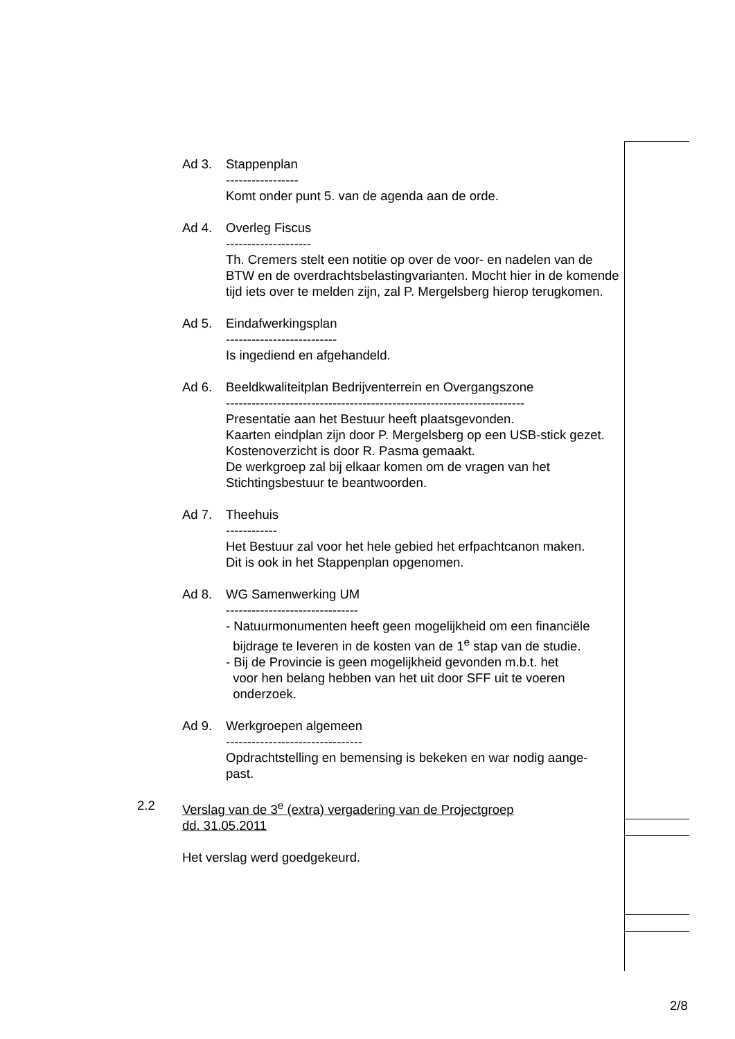Ad 3. Stappenplan
-----------------
Komt onder punt 5. van de agenda aan de orde.
Ad 4. Overleg Fiscus
--------------------
Th. Cremers stelt een notitie op over de voor- en nadelen van de BTW en de overdrachtsbelastingvarianten. Mocht hier in de komende tijd iets over te melden zijn, zal P. Mergelsberg hierop terugkomen.
Ad 5. Eindafwerkingsplan
--------------------------
Is ingediend en afgehandeld.
Ad 6. Beeldkwaliteitplan Bedrijventerrein en Overgangszone
----------------------------------------------------------------------
Presentatie aan het Bestuur heeft plaatsgevonden.
Kaarten eindplan zijn door P. Mergelsberg op een USB-stick gezet.
Kostenoverzicht is door R. Pasma gemaakt.
De werkgroep zal bij elkaar komen om de vragen van het Stichtingsbestuur te beantwoorden.
Ad 7. Theehuis
------------
Het Bestuur zal voor het hele gebied het erfpachtcanon maken.
Dit is ook in het Stappenplan opgenomen.
Ad 8. WG Samenwerking UM
-------------------------------
- Natuurmonumenten heeft geen mogelijkheid om een financiële
bijdrage te leveren in de kosten van de 1<sup>e</sup> stap van de studie.
- Bij de Provincie is geen mogelijkheid gevonden m.b.t. het
voor hen belang hebben van het uit door SFF uit te voeren
onderzoek.
Ad 9. Werkgroepen algemeen
--------------------------------
Opdrachtstelling en bemensing is bekeken en war nodig aange-
past.
2.2 Verslag van de 3<sup>e</sup> (extra) vergadering van de Projectgroep
dd. 31.05.2011
Het verslag werd goedgekeurd.
2/8